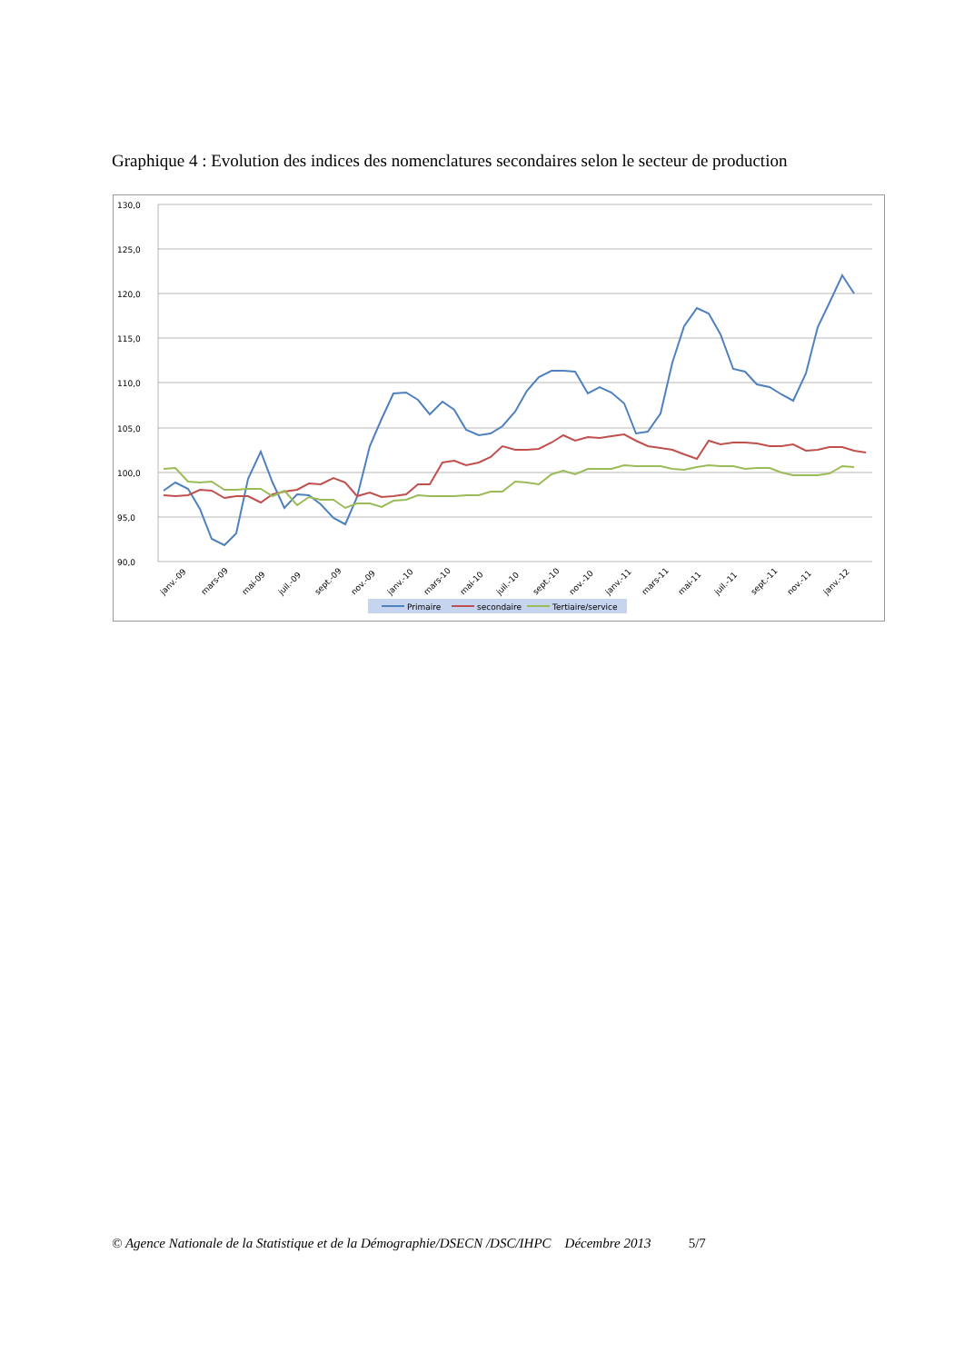Graphique 4 : Evolution des indices des nomenclatures secondaires selon le secteur de production
130,0
125,0
120,0
115,0
110,0
105,0
100,0
95,0
90,0
janv.-09
mars-09
mai-09
juil.-09
sept.-09
nov.-09
janv.-10
mars-10
mai-10
juil.-10
sept.-10
nov.-10
janv.-11
mars-11
mai-11
juil.-11
sept.-11
nov.-11
janv.-12
Primaire
secondaire
Tertiaire/service
© Agence Nationale de la Statistique et de la Démographie/DSECN /DSC/IHPC Décembre 2013 5/7